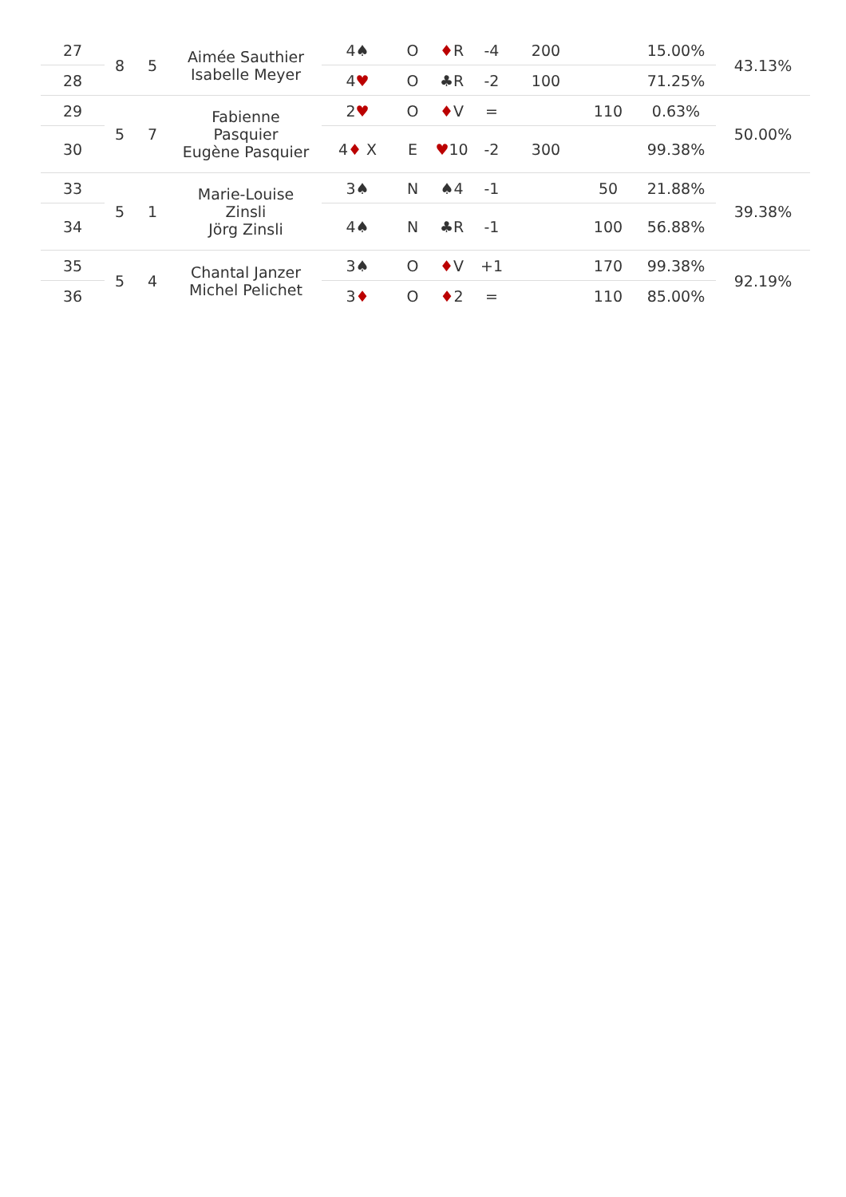| 27 | 8 | 5 | Aimée Sauthier Isabelle Meyer | 4♠ | O | ♦ R | -4 | 200 | | 15.00% | 43.13% |
| 28 | | | | 4 ♥ | O | ♣R | -2 | 100 | | 71.25% | |
| 29 | 5 | 7 | Fabienne Pasquier Eugène Pasquier | 2 ♥ | O | ♦ V | = | | 110 | 0.63% | 50.00% |
| 30 | | | | 4 ♦ X | E | ♥ 10 | -2 | 300 | | 99.38% | |
| 33 | 5 | 1 | Marie-Louise Zinsli Jörg Zinsli | 3♠ | N | ♠4 | -1 | | 50 | 21.88% | 39.38% |
| 34 | | | | 4♠ | N | ♣R | -1 | | 100 | 56.88% | |
| 35 | 5 | 4 | Chantal Janzer Michel Pelichet | 3♠ | O | ♦ V | +1 | | 170 | 99.38% | 92.19% |
| 36 | | | | 3 ♦ | O | ♦ 2 | = | | 110 | 85.00% | |